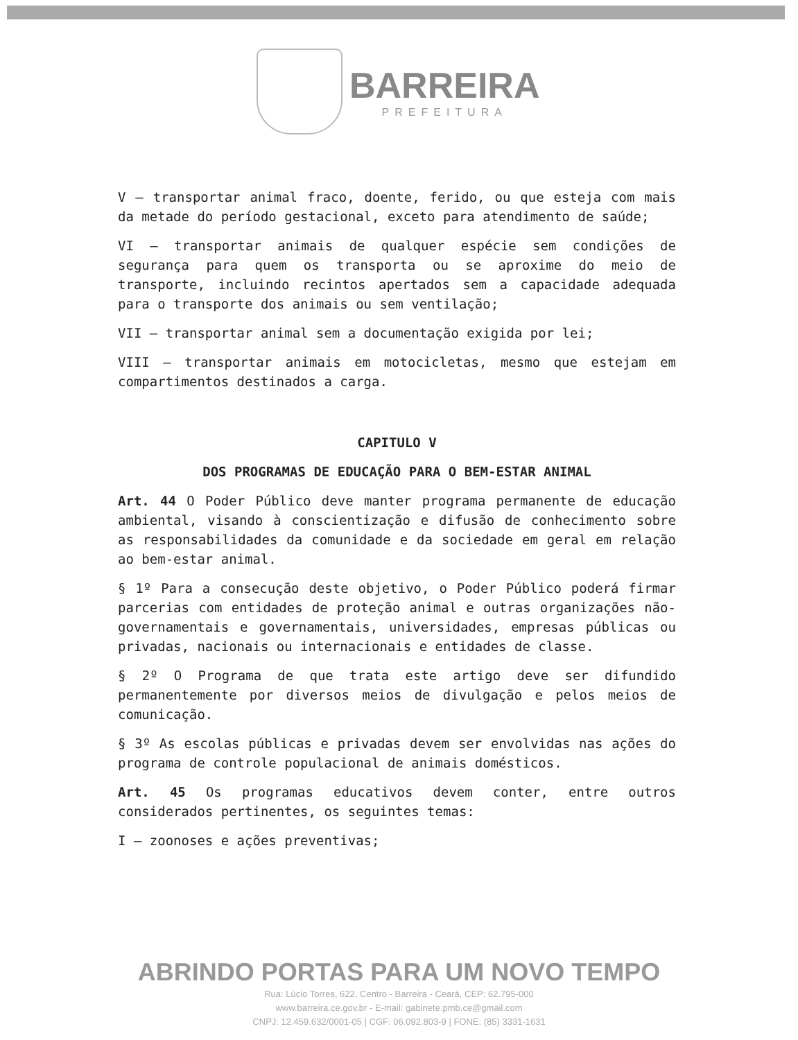BARREIRA
PREFEITURA
V – transportar animal fraco, doente, ferido, ou que esteja com mais da metade do período gestacional, exceto para atendimento de saúde;
VI – transportar animais de qualquer espécie sem condições de segurança para quem os transporta ou se aproxime do meio de transporte, incluindo recintos apertados sem a capacidade adequada para o transporte dos animais ou sem ventilação;
VII – transportar animal sem a documentação exigida por lei;
VIII – transportar animais em motocicletas, mesmo que estejam em compartimentos destinados a carga.
CAPITULO V
DOS PROGRAMAS DE EDUCAÇÃO PARA O BEM-ESTAR ANIMAL
Art. 44 O Poder Público deve manter programa permanente de educação ambiental, visando à conscientização e difusão de conhecimento sobre as responsabilidades da comunidade e da sociedade em geral em relação ao bem-estar animal.
§ 1º Para a consecução deste objetivo, o Poder Público poderá firmar parcerias com entidades de proteção animal e outras organizações não-governamentais e governamentais, universidades, empresas públicas ou privadas, nacionais ou internacionais e entidades de classe.
§ 2º O Programa de que trata este artigo deve ser difundido permanentemente por diversos meios de divulgação e pelos meios de comunicação.
§ 3º As escolas públicas e privadas devem ser envolvidas nas ações do programa de controle populacional de animais domésticos.
Art. 45 Os programas educativos devem conter, entre outros considerados pertinentes, os seguintes temas:
I – zoonoses e ações preventivas;
ABRINDO PORTAS PARA UM NOVO TEMPO
Rua: Lúcio Torres, 622, Centro - Barreira - Ceará, CEP: 62.795-000
www.barreira.ce.gov.br - E-mail: gabinete.pmb.ce@gmail.com
CNPJ: 12.459.632/0001-05 | CGF: 06.092.803-9 | FONE: (85) 3331-1631